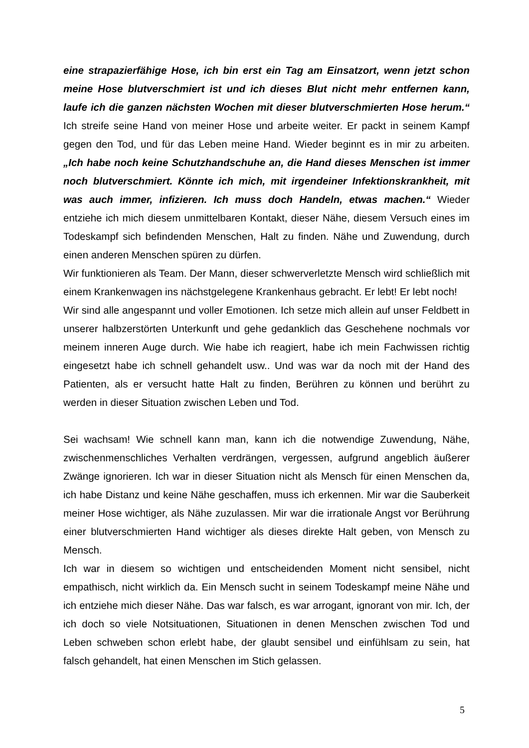eine strapazierfähige Hose, ich bin erst ein Tag am Einsatzort, wenn jetzt schon meine Hose blutverschmiert ist und ich dieses Blut nicht mehr entfernen kann, laufe ich die ganzen nächsten Wochen mit dieser blutverschmierten Hose herum.“ Ich streife seine Hand von meiner Hose und arbeite weiter. Er packt in seinem Kampf gegen den Tod, und für das Leben meine Hand. Wieder beginnt es in mir zu arbeiten. „Ich habe noch keine Schutzhandschuhe an, die Hand dieses Menschen ist immer noch blutverschmiert. Könnte ich mich, mit irgendeiner Infektionskrankheit, mit was auch immer, infizieren. Ich muss doch Handeln, etwas machen.“ Wieder entziehe ich mich diesem unmittelbaren Kontakt, dieser Nähe, diesem Versuch eines im Todeskampf sich befindenden Menschen, Halt zu finden. Nähe und Zuwendung, durch einen anderen Menschen spüren zu dürfen.
Wir funktionieren als Team. Der Mann, dieser schwerverletzte Mensch wird schließlich mit einem Krankenwagen ins nächstgelegene Krankenhaus gebracht. Er lebt! Er lebt noch!
Wir sind alle angespannt und voller Emotionen. Ich setze mich allein auf unser Feldbett in unserer halbzerstörten Unterkunft und gehe gedanklich das Geschehene nochmals vor meinem inneren Auge durch. Wie habe ich reagiert, habe ich mein Fachwissen richtig eingesetzt habe ich schnell gehandelt usw.. Und was war da noch mit der Hand des Patienten, als er versucht hatte Halt zu finden, Berühren zu können und berührt zu werden in dieser Situation zwischen Leben und Tod.
Sei wachsam! Wie schnell kann man, kann ich die notwendige Zuwendung, Nähe, zwischenmenschliches Verhalten verdrängen, vergessen, aufgrund angeblich äußerer Zwänge ignorieren. Ich war in dieser Situation nicht als Mensch für einen Menschen da, ich habe Distanz und keine Nähe geschaffen, muss ich erkennen. Mir war die Sauberkeit meiner Hose wichtiger, als Nähe zuzulassen. Mir war die irrationale Angst vor Berührung einer blutverschmierten Hand wichtiger als dieses direkte Halt geben, von Mensch zu Mensch.
Ich war in diesem so wichtigen und entscheidenden Moment nicht sensibel, nicht empathisch, nicht wirklich da. Ein Mensch sucht in seinem Todeskampf meine Nähe und ich entziehe mich dieser Nähe. Das war falsch, es war arrogant, ignorant von mir. Ich, der ich doch so viele Notsituationen, Situationen in denen Menschen zwischen Tod und Leben schweben schon erlebt habe, der glaubt sensibel und einfühlsam zu sein, hat falsch gehandelt, hat einen Menschen im Stich gelassen.
5